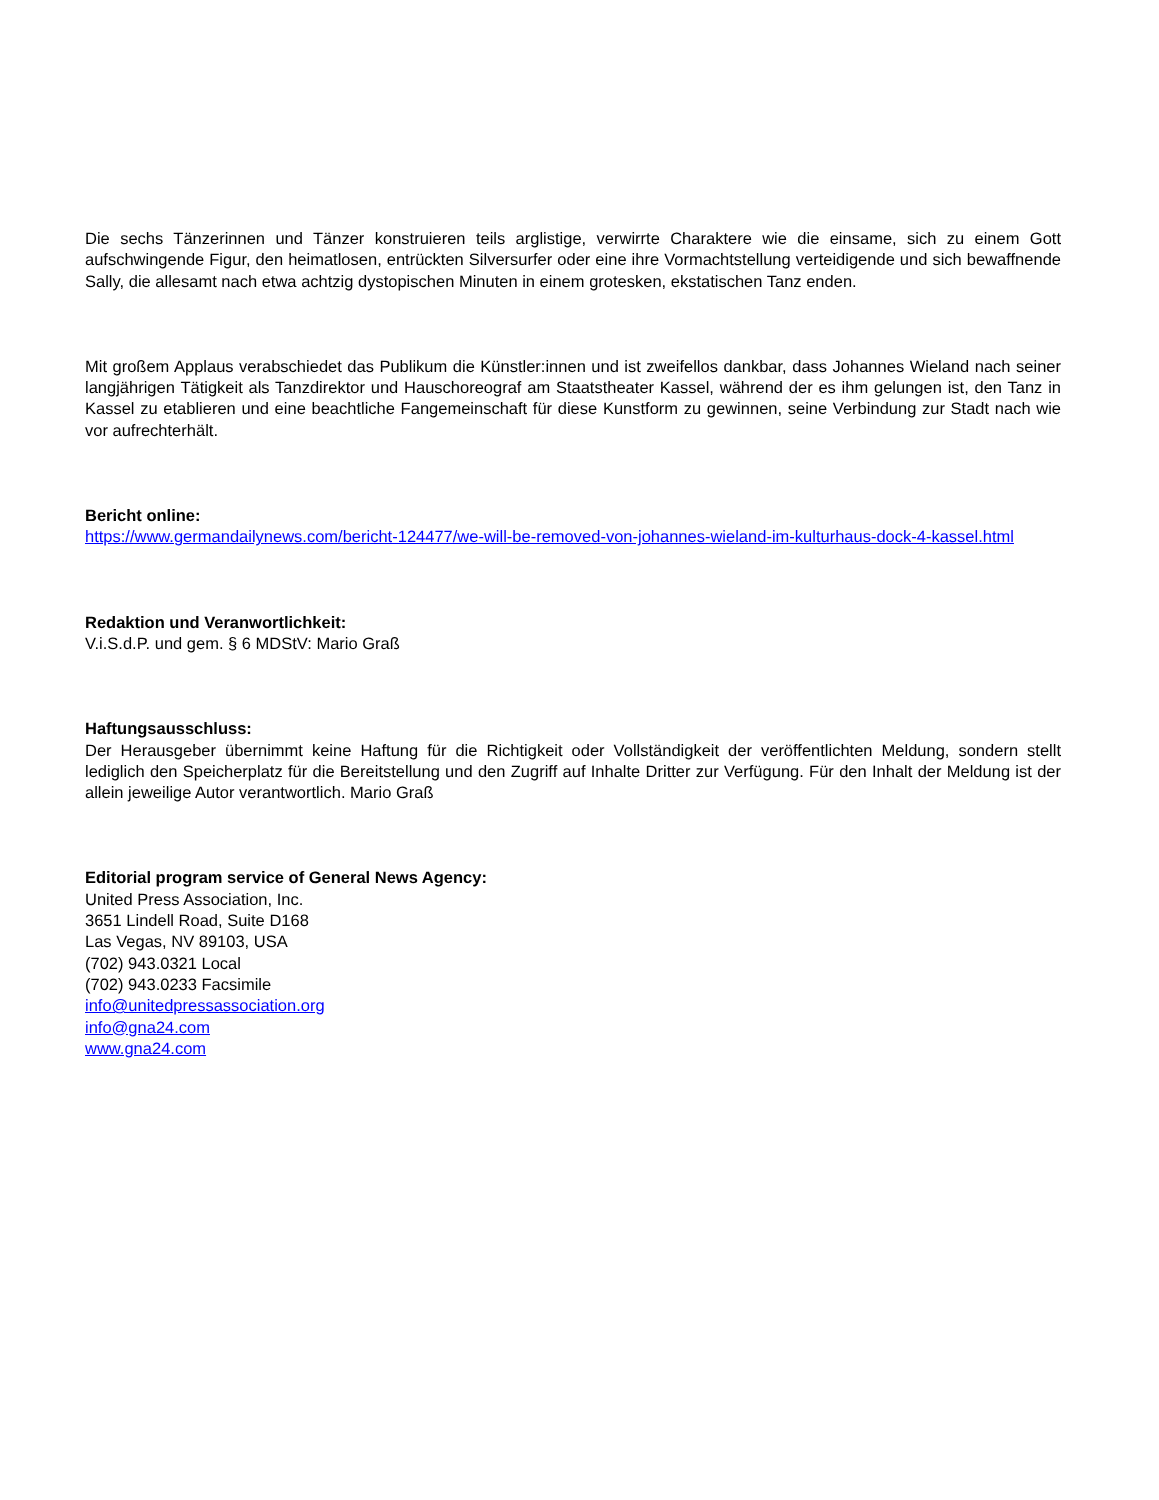Die sechs Tänzerinnen und Tänzer konstruieren teils arglistige, verwirrte Charaktere wie die einsame, sich zu einem Gott aufschwingende Figur, den heimatlosen, entrückten Silversurfer oder eine ihre Vormachtstellung verteidigende und sich bewaffnende Sally, die allesamt nach etwa achtzig dystopischen Minuten in einem grotesken, ekstatischen Tanz enden.
Mit großem Applaus verabschiedet das Publikum die Künstler:innen und ist zweifellos dankbar, dass Johannes Wieland nach seiner langjährigen Tätigkeit als Tanzdirektor und Hauschoreograf am Staatstheater Kassel, während der es ihm gelungen ist, den Tanz in Kassel zu etablieren und eine beachtliche Fangemeinschaft für diese Kunstform zu gewinnen, seine Verbindung zur Stadt nach wie vor aufrechterhält.
Bericht online:
https://www.germandailynews.com/bericht-124477/we-will-be-removed-von-johannes-wieland-im-kulturhaus-dock-4-kassel.html
Redaktion und Veranwortlichkeit:
V.i.S.d.P. und gem. § 6 MDStV: Mario Graß
Haftungsausschluss:
Der Herausgeber übernimmt keine Haftung für die Richtigkeit oder Vollständigkeit der veröffentlichten Meldung, sondern stellt lediglich den Speicherplatz für die Bereitstellung und den Zugriff auf Inhalte Dritter zur Verfügung. Für den Inhalt der Meldung ist der allein jeweilige Autor verantwortlich. Mario Graß
Editorial program service of General News Agency:
United Press Association, Inc.
3651 Lindell Road, Suite D168
Las Vegas, NV 89103, USA
(702) 943.0321 Local
(702) 943.0233 Facsimile
info@unitedpressassociation.org
info@gna24.com
www.gna24.com